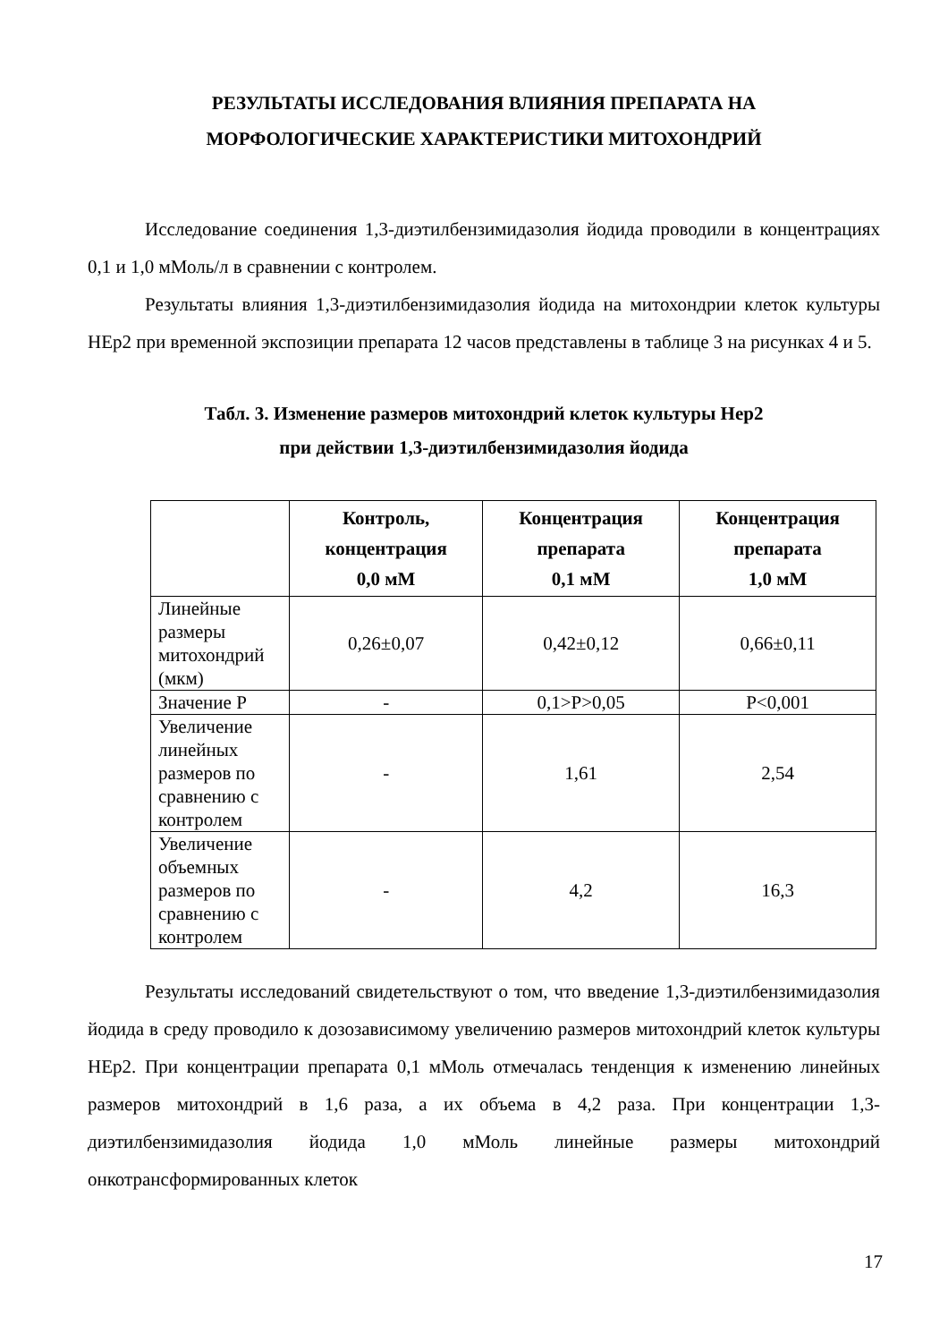РЕЗУЛЬТАТЫ ИССЛЕДОВАНИЯ ВЛИЯНИЯ ПРЕПАРАТА НА
МОРФОЛОГИЧЕСКИЕ ХАРАКТЕРИСТИКИ МИТОХОНДРИЙ
Исследование соединения 1,3-диэтилбензимидазолия йодида проводили в концентрациях 0,1 и 1,0 мМоль/л в сравнении с контролем.
Результаты влияния 1,3-диэтилбензимидазолия йодида на митохондрии клеток культуры НЕр2 при временной экспозиции препарата 12 часов представлены в таблице 3 на рисунках 4 и 5.
Табл. 3. Изменение размеров митохондрий клеток культуры Нер2
при действии 1,3-диэтилбензимидазолия йодида
| | Контроль, концентрация 0,0 мМ | Концентрация препарата 0,1 мМ | Концентрация препарата 1,0 мМ |
| --- | --- | --- | --- |
| Линейные размеры митохондрий (мкм) | 0,26±0,07 | 0,42±0,12 | 0,66±0,11 |
| Значение Р | - | 0,1>Р>0,05 | Р<0,001 |
| Увеличение линейных размеров по сравнению с контролем | - | 1,61 | 2,54 |
| Увеличение объемных размеров по сравнению с контролем | - | 4,2 | 16,3 |
Результаты исследований свидетельствуют о том, что введение 1,3-диэтилбензимидазолия йодида в среду проводило к дозозависимому увеличению размеров митохондрий клеток культуры НЕр2. При концентрации препарата 0,1 мМоль отмечалась тенденция к изменению линейных размеров митохондрий в 1,6 раза, а их объема в 4,2 раза. При концентрации 1,3-диэтилбензимидазолия йодида 1,0 мМоль линейные размеры митохондрий онкотрансформированных клеток
17